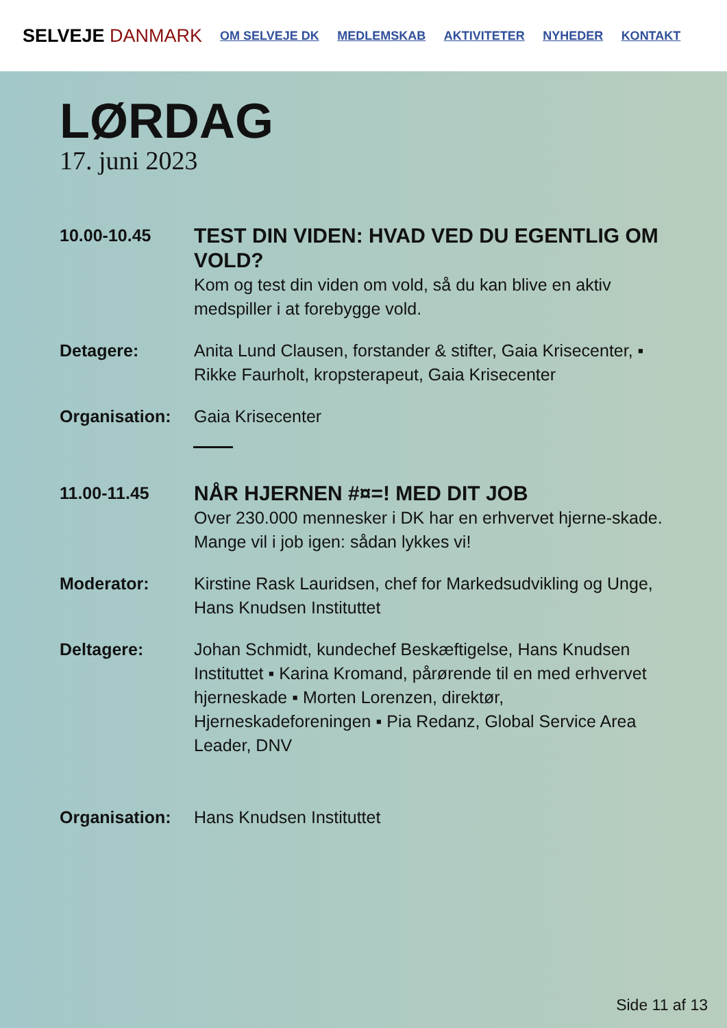SELVEJE DANMARK
OM SELVEJE DK MEDLEMSKAB AKTIVITETER NYHEDER KONTAKT
LØRDAG
17. juni 2023
10.00-10.45
TEST DIN VIDEN: HVAD VED DU EGENTLIG OM VOLD?
Kom og test din viden om vold, så du kan blive en aktiv medspiller i at forebygge vold.
Detagere: Anita Lund Clausen, forstander & stifter, Gaia Krisecenter, ▪ Rikke Faurholt, kropsterapeut, Gaia Krisecenter
Organisation: Gaia Krisecenter
11.00-11.45
NÅR HJERNEN #¤=! MED DIT JOB
Over 230.000 mennesker i DK har en erhvervet hjerne-skade. Mange vil i job igen: sådan lykkes vi!
Moderator: Kirstine Rask Lauridsen, chef for Markedsudvikling og Unge, Hans Knudsen Instituttet
Deltagere: Johan Schmidt, kundechef Beskæftigelse, Hans Knudsen Instituttet ▪ Karina Kromand, pårørende til en med erhvervet hjerneskade ▪ Morten Lorenzen, direktør, Hjerneskadeforeningen ▪ Pia Redanz, Global Service Area Leader, DNV
Organisation: Hans Knudsen Instituttet
Side 11 af 13